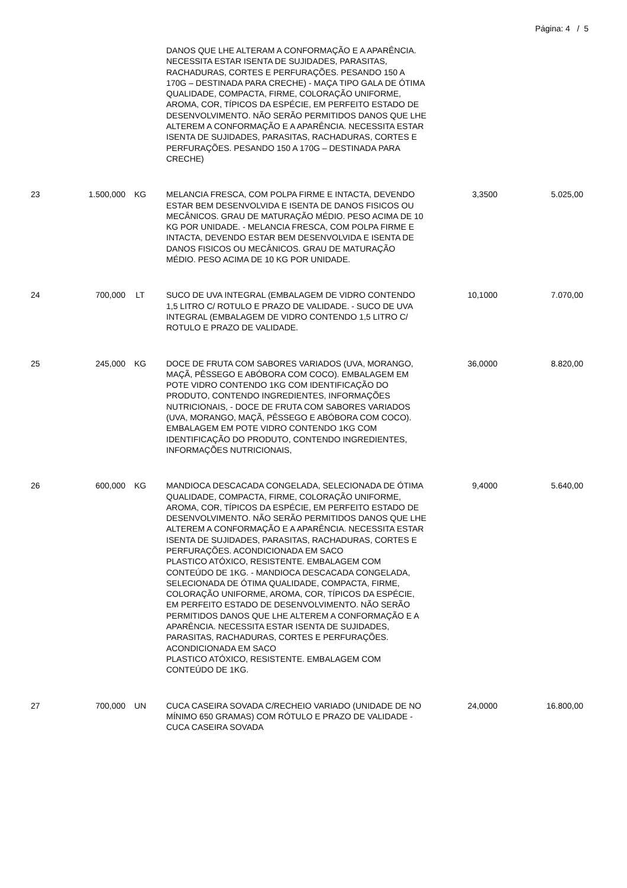Página: 4 / 5
| | | | DANOS QUE LHE ALTERAM A CONFORMAÇÃO E A APARÊNCIA. NECESSITA ESTAR ISENTA DE SUJIDADES, PARASITAS, RACHADURAS, CORTES E PERFURAÇÕES. PESANDO 150 A 170G – DESTINADA PARA CRECHE) - MAÇA TIPO GALA DE ÓTIMA QUALIDADE, COMPACTA, FIRME, COLORAÇÃO UNIFORME, AROMA, COR, TÍPICOS DA ESPÉCIE, EM PERFEITO ESTADO DE DESENVOLVIMENTO. NÃO SERÃO PERMITIDOS DANOS QUE LHE ALTEREM A CONFORMAÇÃO E A APARÊNCIA. NECESSITA ESTAR ISENTA DE SUJIDADES, PARASITAS, RACHADURAS, CORTES E PERFURAÇÕES. PESANDO 150 A 170G – DESTINADA PARA CRECHE) | | |
| 23 | 1.500,000 | KG | MELANCIA FRESCA, COM POLPA FIRME E INTACTA, DEVENDO ESTAR BEM DESENVOLVIDA E ISENTA DE DANOS FISICOS OU MECÂNICOS. GRAU DE MATURAÇÃO MÉDIO. PESO ACIMA DE 10 KG POR UNIDADE. - MELANCIA FRESCA, COM POLPA FIRME E INTACTA, DEVENDO ESTAR BEM DESENVOLVIDA E ISENTA DE DANOS FISICOS OU MECÂNICOS. GRAU DE MATURAÇÃO MÉDIO. PESO ACIMA DE 10 KG POR UNIDADE. | 3,3500 | 5.025,00 |
| 24 | 700,000 | LT | SUCO DE UVA INTEGRAL (EMBALAGEM DE VIDRO CONTENDO 1,5 LITRO C/ ROTULO E PRAZO DE VALIDADE. - SUCO DE UVA INTEGRAL (EMBALAGEM DE VIDRO CONTENDO 1,5 LITRO C/ ROTULO E PRAZO DE VALIDADE. | 10,1000 | 7.070,00 |
| 25 | 245,000 | KG | DOCE DE FRUTA COM SABORES VARIADOS (UVA, MORANGO, MAÇÃ, PÊSSEGO E ABÓBORA COM COCO). EMBALAGEM EM POTE VIDRO CONTENDO 1KG COM IDENTIFICAÇÃO DO PRODUTO, CONTENDO INGREDIENTES, INFORMAÇÕES NUTRICIONAIS, - DOCE DE FRUTA COM SABORES VARIADOS (UVA, MORANGO, MAÇÃ, PÊSSEGO E ABÓBORA COM COCO). EMBALAGEM EM POTE VIDRO CONTENDO 1KG COM IDENTIFICAÇÃO DO PRODUTO, CONTENDO INGREDIENTES, INFORMAÇÕES NUTRICIONAIS, | 36,0000 | 8.820,00 |
| 26 | 600,000 | KG | MANDIOCA DESCACADA CONGELADA, SELECIONADA DE ÓTIMA QUALIDADE, COMPACTA, FIRME, COLORAÇÃO UNIFORME, AROMA, COR, TÍPICOS DA ESPÉCIE, EM PERFEITO ESTADO DE DESENVOLVIMENTO. NÃO SERÃO PERMITIDOS DANOS QUE LHE ALTEREM A CONFORMAÇÃO E A APARÊNCIA. NECESSITA ESTAR ISENTA DE SUJIDADES, PARASITAS, RACHADURAS, CORTES E PERFURAÇÕES. ACONDICIONADA EM SACO PLASTICO ATÓXICO, RESISTENTE. EMBALAGEM COM CONTEÚDO DE 1KG. - MANDIOCA DESCACADA CONGELADA, SELECIONADA DE ÓTIMA QUALIDADE, COMPACTA, FIRME, COLORAÇÃO UNIFORME, AROMA, COR, TÍPICOS DA ESPÉCIE, EM PERFEITO ESTADO DE DESENVOLVIMENTO. NÃO SERÃO PERMITIDOS DANOS QUE LHE ALTEREM A CONFORMAÇÃO E A APARÊNCIA. NECESSITA ESTAR ISENTA DE SUJIDADES, PARASITAS, RACHADURAS, CORTES E PERFURAÇÕES. ACONDICIONADA EM SACO PLASTICO ATÓXICO, RESISTENTE. EMBALAGEM COM CONTEÚDO DE 1KG. | 9,4000 | 5.640,00 |
| 27 | 700,000 | UN | CUCA CASEIRA SOVADA C/RECHEIO VARIADO (UNIDADE DE NO MÍNIMO 650 GRAMAS) COM RÓTULO E PRAZO DE VALIDADE - CUCA CASEIRA SOVADA | 24,0000 | 16.800,00 |